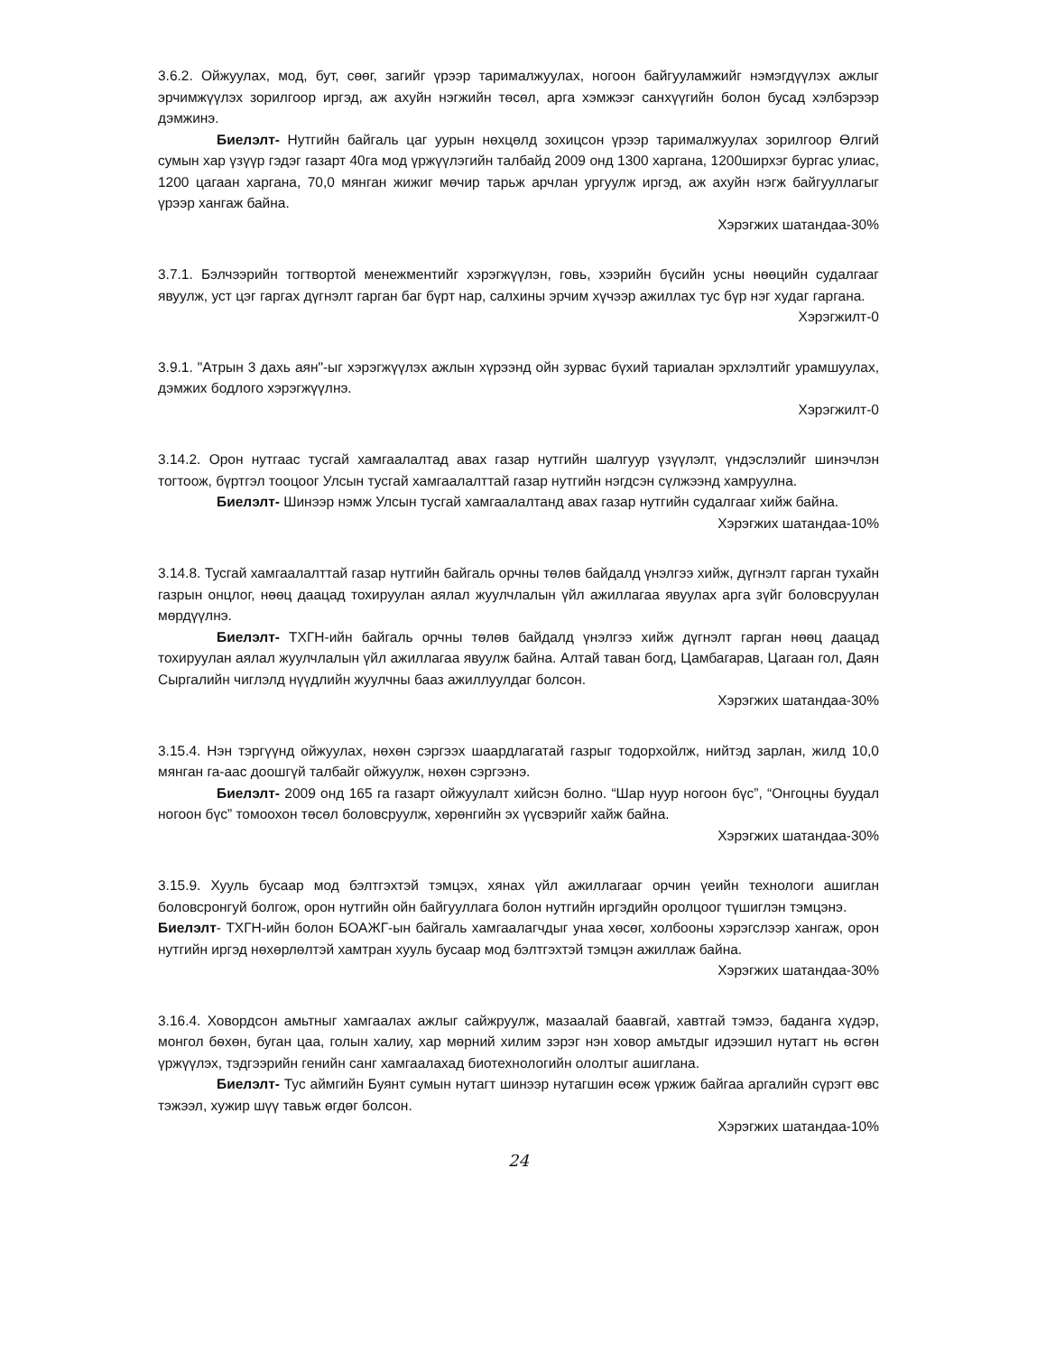3.6.2. Ойжуулах, мод, бут, сөөг, загийг үрээр тарималжуулах, ногоон байгууламжийг нэмэгдүүлэх ажлыг эрчимжүүлэх зорилгоор иргэд, аж ахуйн нэгжийн төсөл, арга хэмжээг санхүүгийн болон бусад хэлбэрээр дэмжинэ.
Биелэлт- Нутгийн байгаль цаг уурын нөхцөлд зохицсон үрээр тарималжуулах зорилгоор Өлгий сумын хар үзүүр гэдэг газарт 40га мод үржүүлэгийн талбайд 2009 онд 1300 харгана, 1200ширхэг бургас улиас, 1200 цагаан харгана, 70,0 мянган жижиг мөчир тарьж арчлан ургуулж иргэд, аж ахуйн нэгж байгууллагыг үрээр хангаж байна.
Хэрэгжих шатандаа-30%
3.7.1. Бэлчээрийн тогтвортой менежментийг хэрэгжүүлэн, говь, хээрийн бүсийн усны нөөцийн судалгааг явуулж, уст цэг гаргах дүгнэлт гарган баг бүрт нар, салхины эрчим хүчээр ажиллах тус бүр нэг худаг гаргана.
Хэрэгжилт-0
3.9.1. "Атрын 3 дахь аян"-ыг хэрэгжүүлэх ажлын хүрээнд ойн зурвас бүхий тариалан эрхлэлтийг урамшуулах, дэмжих бодлого хэрэгжүүлнэ.
Хэрэгжилт-0
3.14.2. Орон нутгаас тусгай хамгаалалтад авах газар нутгийн шалгуур үзүүлэлт, үндэслэлийг шинэчлэн тогтоож, бүртгэл тооцоог Улсын тусгай хамгаалалттай газар нутгийн нэгдсэн сүлжээнд хамруулна.
Биелэлт- Шинээр нэмж Улсын тусгай хамгаалалтанд авах газар нутгийн судалгааг хийж байна.
Хэрэгжих шатандаа-10%
3.14.8. Тусгай хамгаалалттай газар нутгийн байгаль орчны төлөв байдалд үнэлгээ хийж, дүгнэлт гарган тухайн газрын онцлог, нөөц даацад тохируулан аялал жуулчлалын үйл ажиллагаа явуулах арга зүйг боловсруулан мөрдүүлнэ.
Биелэлт- ТХГН-ийн байгаль орчны төлөв байдалд үнэлгээ хийж дүгнэлт гарган нөөц даацад тохируулан аялал жуулчлалын үйл ажиллагаа явуулж байна. Алтай таван богд, Цамбагарав, Цагаан гол, Даян Сыргалийн чиглэлд нүүдлийн жуулчны бааз ажиллуулдаг болсон.
Хэрэгжих шатандаа-30%
3.15.4. Нэн тэргүүнд ойжуулах, нөхөн сэргээх шаардлагатай газрыг тодорхойлж, нийтэд зарлан, жилд 10,0 мянган га-аас доошгүй талбайг ойжуулж, нөхөн сэргээнэ.
Биелэлт- 2009 онд 165 га газарт ойжуулалт хийсэн болно. “Шар нуур ногоон бүс”, “Онгоцны буудал ногоон бүс” томоохон төсөл боловсруулж, хөрөнгийн эх үүсвэрийг хайж байна.
Хэрэгжих шатандаа-30%
3.15.9. Хууль бусаар мод бэлтгэхтэй тэмцэх, хянах үйл ажиллагааг орчин үеийн технологи ашиглан боловсронгуй болгож, орон нутгийн ойн байгууллага болон нутгийн иргэдийн оролцоог түшиглэн тэмцэнэ.
Биелэлт- ТХГН-ийн болон БОАЖГ-ын байгаль хамгаалагчдыг унаа хөсөг, холбооны хэрэгслээр хангаж, орон нутгийн иргэд нөхөрлөлтэй хамтран хууль бусаар мод бэлтгэхтэй тэмцэн ажиллаж байна.
Хэрэгжих шатандаа-30%
3.16.4. Ховордсон амьтныг хамгаалах ажлыг сайжруулж, мазаалай баавгай, хавтгай тэмээ, баданга хүдэр, монгол бөхөн, буган цаа, голын халиу, хар мөрний хилим зэрэг нэн ховор амьтдыг идээшил нутагт нь өсгөн үржүүлэх, тэдгээрийн генийн санг хамгаалахад биотехнологийн ололтыг ашиглана.
Биелэлт- Тус аймгийн Буянт сумын нутагт шинээр нутагшин өсөж үржиж байгаа аргалийн сүрэгт өвс тэжээл, хужир шүү тавьж өгдөг болсон.
Хэрэгжих шатандаа-10%
24